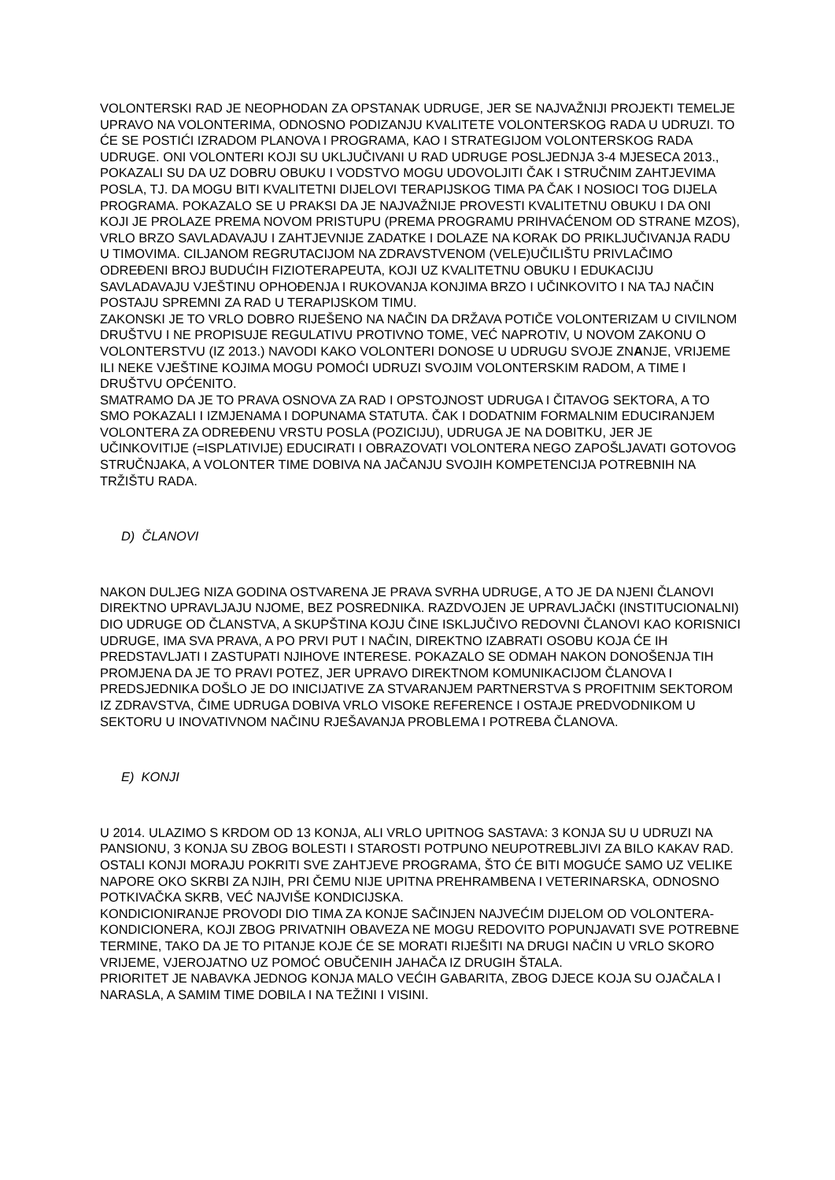VOLONTERSKI RAD JE NEOPHODAN ZA OPSTANAK UDRUGE, JER SE NAJVAŽNIJI PROJEKTI TEMELJE UPRAVO NA VOLONTERIMA, ODNOSNO PODIZANJU KVALITETE VOLONTERSKOG RADA U UDRUZI. TO ĆE SE POSTIĆI IZRADOM PLANOVA I PROGRAMA, KAO I STRATEGIJOM VOLONTERSKOG RADA UDRUGE. ONI VOLONTERI KOJI SU UKLJUČIVANI U RAD UDRUGE POSLJEDNJA 3-4 MJESECA 2013., POKAZALI SU DA UZ DOBRU OBUKU I VODSTVO MOGU UDOVOLJITI ČAK I STRUČNIM ZAHTJEVIMA POSLA, TJ. DA MOGU BITI KVALITETNI DIJELOVI TERAPIJSKOG TIMA PA ČAK I NOSIOCI TOG DIJELA PROGRAMA. POKAZALO SE U PRAKSI DA JE NAJVAŽNIJE PROVESTI KVALITETNU OBUKU I DA ONI KOJI JE PROLAZE PREMA NOVOM PRISTUPU (PREMA PROGRAMU PRIHVAĆENOM OD STRANE MZOS), VRLO BRZO SAVLADAVAJU I ZAHTJEVNIJE ZADATKE I DOLAZE NA KORAK DO PRIKLJUČIVANJA RADU U TIMOVIMA. CILJANOM REGRUTACIJOM NA ZDRAVSTVENOM (VELE)UČILIŠTU PRIVLAČIMO ODREĐENI BROJ BUDUĆIH FIZIOTERAPEUTA, KOJI UZ KVALITETNU OBUKU I EDUKACIJU SAVLADAVAJU VJEŠTINU OPHOĐENJA I RUKOVANJA KONJIMA BRZO I UČINKOVITO I NA TAJ NAČIN POSTAJU SPREMNI ZA RAD U TERAPIJSKOM TIMU.
ZAKONSKI JE TO VRLO DOBRO RIJEŠENO NA NAČIN DA DRŽAVA POTIČE VOLONTERIZAM U CIVILNOM DRUŠTVU I NE PROPISUJE REGULATIVU PROTIVNO TOME, VEĆ NAPROTIV, U NOVOM ZAKONU O VOLONTERSTVU (IZ 2013.) NAVODI KAKO VOLONTERI DONOSE U UDRUGU SVOJE ZNANJE, VRIJEME ILI NEKE VJEŠTINE KOJIMA MOGU POMOĆI UDRUZI SVOJIM VOLONTERSKIM RADOM, A TIME I DRUŠTVU OPĆENITO.
SMATRAMO DA JE TO PRAVA OSNOVA ZA RAD I OPSTOJNOST UDRUGA I ČITAVOG SEKTORA, A TO SMO POKAZALI I IZMJENAMA I DOPUNAMA STATUTA. ČAK I DODATNIM FORMALNIM EDUCIRANJEM VOLONTERA ZA ODREĐENU VRSTU POSLA (POZICIJU), UDRUGA JE NA DOBITKU, JER JE UČINKOVITIJE (=ISPLATIVIJE) EDUCIRATI I OBRAZOVATI VOLONTERA NEGO ZAPOŠLJAVATI GOTOVOG STRUČNJAKA, A VOLONTER TIME DOBIVA NA JAČANJU SVOJIH KOMPETENCIJA POTREBNIH NA TRŽIŠTU RADA.
D) ČLANOVI
NAKON DULJEG NIZA GODINA OSTVARENA JE PRAVA SVRHA UDRUGE, A TO JE DA NJENI ČLANOVI DIREKTNO UPRAVLJAJU NJOME, BEZ POSREDNIKA. RAZDVOJEN JE UPRAVLJAČKI (INSTITUCIONALNI) DIO UDRUGE OD ČLANSTVA, A SKUPŠTINA KOJU ČINE ISKLJUČIVO REDOVNI ČLANOVI KAO KORISNICI UDRUGE, IMA SVA PRAVA, A PO PRVI PUT I NAČIN, DIREKTNO IZABRATI OSOBU KOJA ĆE IH PREDSTAVLJATI I ZASTUPATI NJIHOVE INTERESE. POKAZALO SE ODMAH NAKON DONOŠENJA TIH PROMJENA DA JE TO PRAVI POTEZ, JER UPRAVO DIREKTNOM KOMUNIKACIJOM ČLANOVA I PREDSJEDNIKA DOŠLO JE DO INICIJATIVE ZA STVARANJEM PARTNERSTVA S PROFITNIM SEKTOROM IZ ZDRAVSTVA, ČIME UDRUGA DOBIVA VRLO VISOKE REFERENCE I OSTAJE PREDVODNIKOM U SEKTORU U INOVATIVNOM NAČINU RJEŠAVANJA PROBLEMA I POTREBA ČLANOVA.
E) KONJI
U 2014. ULAZIMO S KRDOM OD 13 KONJA, ALI VRLO UPITNOG SASTAVA: 3 KONJA SU U UDRUZI NA PANSIONU, 3 KONJA SU ZBOG BOLESTI I STAROSTI POTPUNO NEUPOTREBLJIVI ZA BILO KAKAV RAD. OSTALI KONJI MORAJU POKRITI SVE ZAHTJEVE PROGRAMA, ŠTO ĆE BITI MOGUĆE SAMO UZ VELIKE NAPORE OKO SKRBI ZA NJIH, PRI ČEMU NIJE UPITNA PREHRAMBENA I VETERINARSKA, ODNOSNO POTKIVAČKA SKRB, VEĆ NAJVIŠE KONDICIJSKA.
KONDICIONIRANJE PROVODI DIO TIMA ZA KONJE SAČINJEN NAJVEĆIM DIJELOM OD VOLONTERA-KONDICIONERA, KOJI ZBOG PRIVATNIH OBAVEZA NE MOGU REDOVITO POPUNJAVATI SVE POTREBNE TERMINE, TAKO DA JE TO PITANJE KOJE ĆE SE MORATI RIJEŠITI NA DRUGI NAČIN U VRLO SKORO VRIJEME, VJEROJATNO UZ POMOĆ OBUČENIH JAHAČA IZ DRUGIH ŠTALA.
PRIORITET JE NABAVKA JEDNOG KONJA MALO VEĆIH GABARITA, ZBOG DJECE KOJA SU OJAČALA I NARASLA, A SAMIM TIME DOBILA I NA TEŽINI I VISINI.